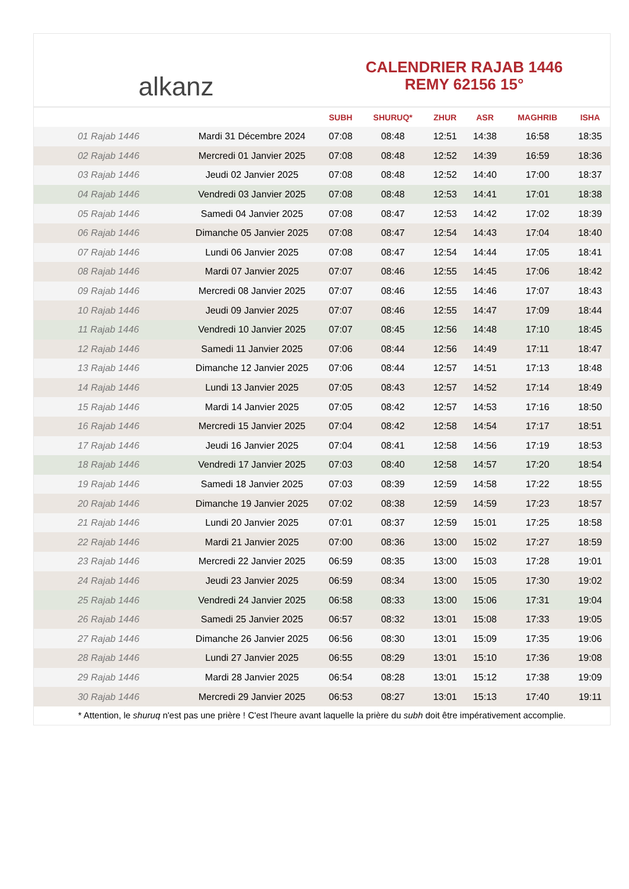alkanz
CALENDRIER RAJAB 1446
REMY 62156 15°
| | | SUBH | SHURUQ* | ZHUR | ASR | MAGHRIB | ISHA |
| --- | --- | --- | --- | --- | --- | --- | --- |
| 01 Rajab 1446 | Mardi 31 Décembre 2024 | 07:08 | 08:48 | 12:51 | 14:38 | 16:58 | 18:35 |
| 02 Rajab 1446 | Mercredi 01 Janvier 2025 | 07:08 | 08:48 | 12:52 | 14:39 | 16:59 | 18:36 |
| 03 Rajab 1446 | Jeudi 02 Janvier 2025 | 07:08 | 08:48 | 12:52 | 14:40 | 17:00 | 18:37 |
| 04 Rajab 1446 | Vendredi 03 Janvier 2025 | 07:08 | 08:48 | 12:53 | 14:41 | 17:01 | 18:38 |
| 05 Rajab 1446 | Samedi 04 Janvier 2025 | 07:08 | 08:47 | 12:53 | 14:42 | 17:02 | 18:39 |
| 06 Rajab 1446 | Dimanche 05 Janvier 2025 | 07:08 | 08:47 | 12:54 | 14:43 | 17:04 | 18:40 |
| 07 Rajab 1446 | Lundi 06 Janvier 2025 | 07:08 | 08:47 | 12:54 | 14:44 | 17:05 | 18:41 |
| 08 Rajab 1446 | Mardi 07 Janvier 2025 | 07:07 | 08:46 | 12:55 | 14:45 | 17:06 | 18:42 |
| 09 Rajab 1446 | Mercredi 08 Janvier 2025 | 07:07 | 08:46 | 12:55 | 14:46 | 17:07 | 18:43 |
| 10 Rajab 1446 | Jeudi 09 Janvier 2025 | 07:07 | 08:46 | 12:55 | 14:47 | 17:09 | 18:44 |
| 11 Rajab 1446 | Vendredi 10 Janvier 2025 | 07:07 | 08:45 | 12:56 | 14:48 | 17:10 | 18:45 |
| 12 Rajab 1446 | Samedi 11 Janvier 2025 | 07:06 | 08:44 | 12:56 | 14:49 | 17:11 | 18:47 |
| 13 Rajab 1446 | Dimanche 12 Janvier 2025 | 07:06 | 08:44 | 12:57 | 14:51 | 17:13 | 18:48 |
| 14 Rajab 1446 | Lundi 13 Janvier 2025 | 07:05 | 08:43 | 12:57 | 14:52 | 17:14 | 18:49 |
| 15 Rajab 1446 | Mardi 14 Janvier 2025 | 07:05 | 08:42 | 12:57 | 14:53 | 17:16 | 18:50 |
| 16 Rajab 1446 | Mercredi 15 Janvier 2025 | 07:04 | 08:42 | 12:58 | 14:54 | 17:17 | 18:51 |
| 17 Rajab 1446 | Jeudi 16 Janvier 2025 | 07:04 | 08:41 | 12:58 | 14:56 | 17:19 | 18:53 |
| 18 Rajab 1446 | Vendredi 17 Janvier 2025 | 07:03 | 08:40 | 12:58 | 14:57 | 17:20 | 18:54 |
| 19 Rajab 1446 | Samedi 18 Janvier 2025 | 07:03 | 08:39 | 12:59 | 14:58 | 17:22 | 18:55 |
| 20 Rajab 1446 | Dimanche 19 Janvier 2025 | 07:02 | 08:38 | 12:59 | 14:59 | 17:23 | 18:57 |
| 21 Rajab 1446 | Lundi 20 Janvier 2025 | 07:01 | 08:37 | 12:59 | 15:01 | 17:25 | 18:58 |
| 22 Rajab 1446 | Mardi 21 Janvier 2025 | 07:00 | 08:36 | 13:00 | 15:02 | 17:27 | 18:59 |
| 23 Rajab 1446 | Mercredi 22 Janvier 2025 | 06:59 | 08:35 | 13:00 | 15:03 | 17:28 | 19:01 |
| 24 Rajab 1446 | Jeudi 23 Janvier 2025 | 06:59 | 08:34 | 13:00 | 15:05 | 17:30 | 19:02 |
| 25 Rajab 1446 | Vendredi 24 Janvier 2025 | 06:58 | 08:33 | 13:00 | 15:06 | 17:31 | 19:04 |
| 26 Rajab 1446 | Samedi 25 Janvier 2025 | 06:57 | 08:32 | 13:01 | 15:08 | 17:33 | 19:05 |
| 27 Rajab 1446 | Dimanche 26 Janvier 2025 | 06:56 | 08:30 | 13:01 | 15:09 | 17:35 | 19:06 |
| 28 Rajab 1446 | Lundi 27 Janvier 2025 | 06:55 | 08:29 | 13:01 | 15:10 | 17:36 | 19:08 |
| 29 Rajab 1446 | Mardi 28 Janvier 2025 | 06:54 | 08:28 | 13:01 | 15:12 | 17:38 | 19:09 |
| 30 Rajab 1446 | Mercredi 29 Janvier 2025 | 06:53 | 08:27 | 13:01 | 15:13 | 17:40 | 19:11 |
* Attention, le shuruq n'est pas une prière ! C'est l'heure avant laquelle la prière du subh doit être impérativement accomplie.